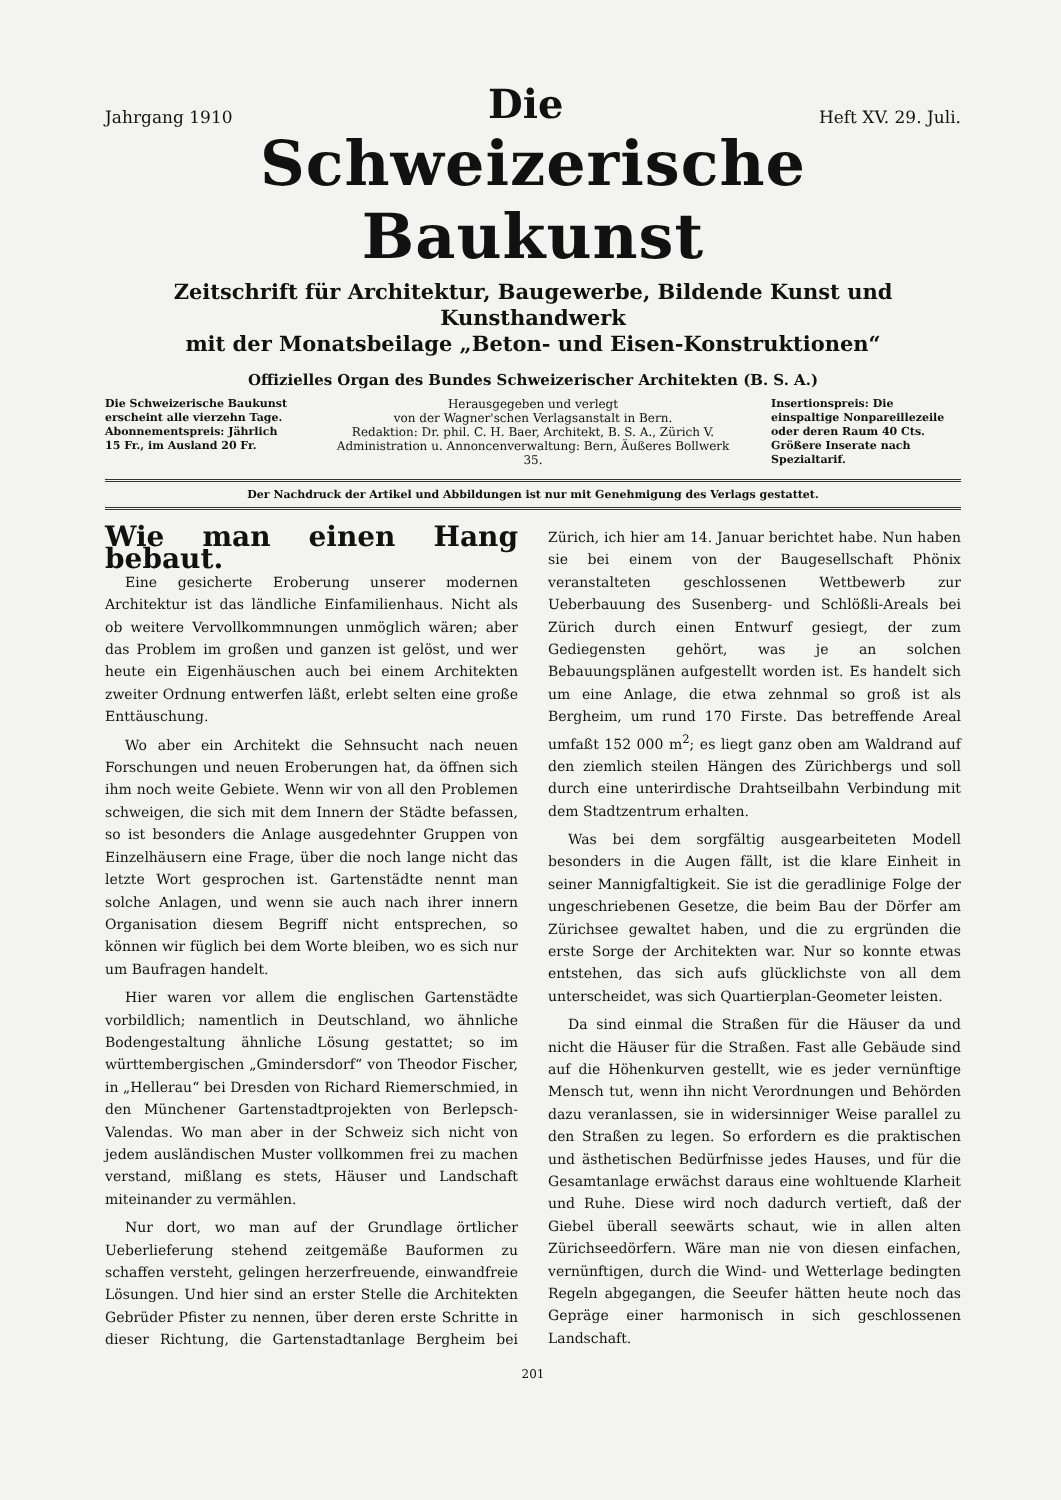Jahrgang 1910 Die Heft XV. 29. Juli.
Schweizerische Baukunst
Zeitschrift für Architektur, Baugewerbe, Bildende Kunst und Kunsthandwerk
mit der Monatsbeilage „Beton- und Eisen-Konstruktionen“
Offizielles Organ des Bundes Schweizerischer Architekten (B. S. A.)
Die Schweizerische Baukunst erscheint alle vierzehn Tage. Abonnementspreis: Jährlich 15 Fr., im Ausland 20 Fr.
Herausgegeben und verlegt
von der Wagner'schen Verlagsanstalt in Bern.
Redaktion: Dr. phil. C. H. Baer, Architekt, B. S. A., Zürich V.
Administration u. Annoncenverwaltung: Bern, Äußeres Bollwerk 35.
Insertionspreis: Die einspaltige Nonpareillezeile oder deren Raum 40 Cts. Größere Inserate nach Spezialtarif.
Der Nachdruck der Artikel und Abbildungen ist nur mit Genehmigung des Verlags gestattet.
Wie man einen Hang bebaut.
Eine gesicherte Eroberung unserer modernen Architektur ist das ländliche Einfamilienhaus. Nicht als ob weitere Vervollkommnungen unmöglich wären; aber das Problem im großen und ganzen ist gelöst, und wer heute ein Eigenhäuschen auch bei einem Architekten zweiter Ordnung entwerfen läßt, erlebt selten eine große Enttäuschung.
Wo aber ein Architekt die Sehnsucht nach neuen Forschungen und neuen Eroberungen hat, da öffnen sich ihm noch weite Gebiete. Wenn wir von all den Problemen schweigen, die sich mit dem Innern der Städte befassen, so ist besonders die Anlage ausgedehnter Gruppen von Einzelhäusern eine Frage, über die noch lange nicht das letzte Wort gesprochen ist. Gartenstädte nennt man solche Anlagen, und wenn sie auch nach ihrer innern Organisation diesem Begriff nicht entsprechen, so können wir füglich bei dem Worte bleiben, wo es sich nur um Baufragen handelt.
Hier waren vor allem die englischen Gartenstädte vorbildlich; namentlich in Deutschland, wo ähnliche Bodengestaltung ähnliche Lösung gestattet; so im württembergischen „Gmindersdorf“ von Theodor Fischer, in „Hellerau“ bei Dresden von Richard Riemerschmied, in den Münchener Gartenstadtprojekten von Berlepsch-Valendas. Wo man aber in der Schweiz sich nicht von jedem ausländischen Muster vollkommen frei zu machen verstand, mißlang es stets, Häuser und Landschaft miteinander zu vermählen.
Nur dort, wo man auf der Grundlage örtlicher Ueberlieferung stehend zeitgemäße Bauformen zu schaffen versteht, gelingen herzerfreuende, einwandfreie Lösungen. Und hier sind an erster Stelle die Architekten Gebrüder Pfister zu nennen, über deren erste Schritte in dieser Richtung, die Gartenstadtanlage Bergheim bei Zürich, ich hier am 14. Januar berichtet habe. Nun haben sie bei einem von der Baugesellschaft Phönix veranstalteten geschlossenen Wettbewerb zur Ueberbauung des Susenberg- und Schlößli-Areals bei Zürich durch einen Entwurf gesiegt, der zum Gediegensten gehört, was je an solchen Bebauungsplänen aufgestellt worden ist. Es handelt sich um eine Anlage, die etwa zehnmal so groß ist als Bergheim, um rund 170 Firste. Das betreffende Areal umfaßt 152 000 m<sup>2</sup>; es liegt ganz oben am Waldrand auf den ziemlich steilen Hängen des Zürichbergs und soll durch eine unterirdische Drahtseilbahn Verbindung mit dem Stadtzentrum erhalten.
Was bei dem sorgfältig ausgearbeiteten Modell besonders in die Augen fällt, ist die klare Einheit in seiner Mannigfaltigkeit. Sie ist die geradlinige Folge der ungeschriebenen Gesetze, die beim Bau der Dörfer am Zürichsee gewaltet haben, und die zu ergründen die erste Sorge der Architekten war. Nur so konnte etwas entstehen, das sich aufs glücklichste von all dem unterscheidet, was sich Quartierplan-Geometer leisten.
Da sind einmal die Straßen für die Häuser da und nicht die Häuser für die Straßen. Fast alle Gebäude sind auf die Höhenkurven gestellt, wie es jeder vernünftige Mensch tut, wenn ihn nicht Verordnungen und Behörden dazu veranlassen, sie in widersinniger Weise parallel zu den Straßen zu legen. So erfordern es die praktischen und ästhetischen Bedürfnisse jedes Hauses, und für die Gesamtanlage erwächst daraus eine wohltuende Klarheit und Ruhe. Diese wird noch dadurch vertieft, daß der Giebel überall seewärts schaut, wie in allen alten Zürichseedörfern. Wäre man nie von diesen einfachen, vernünftigen, durch die Wind- und Wetterlage bedingten Regeln abgegangen, die Seeufer hätten heute noch das Gepräge einer harmonisch in sich geschlossenen Landschaft.
201